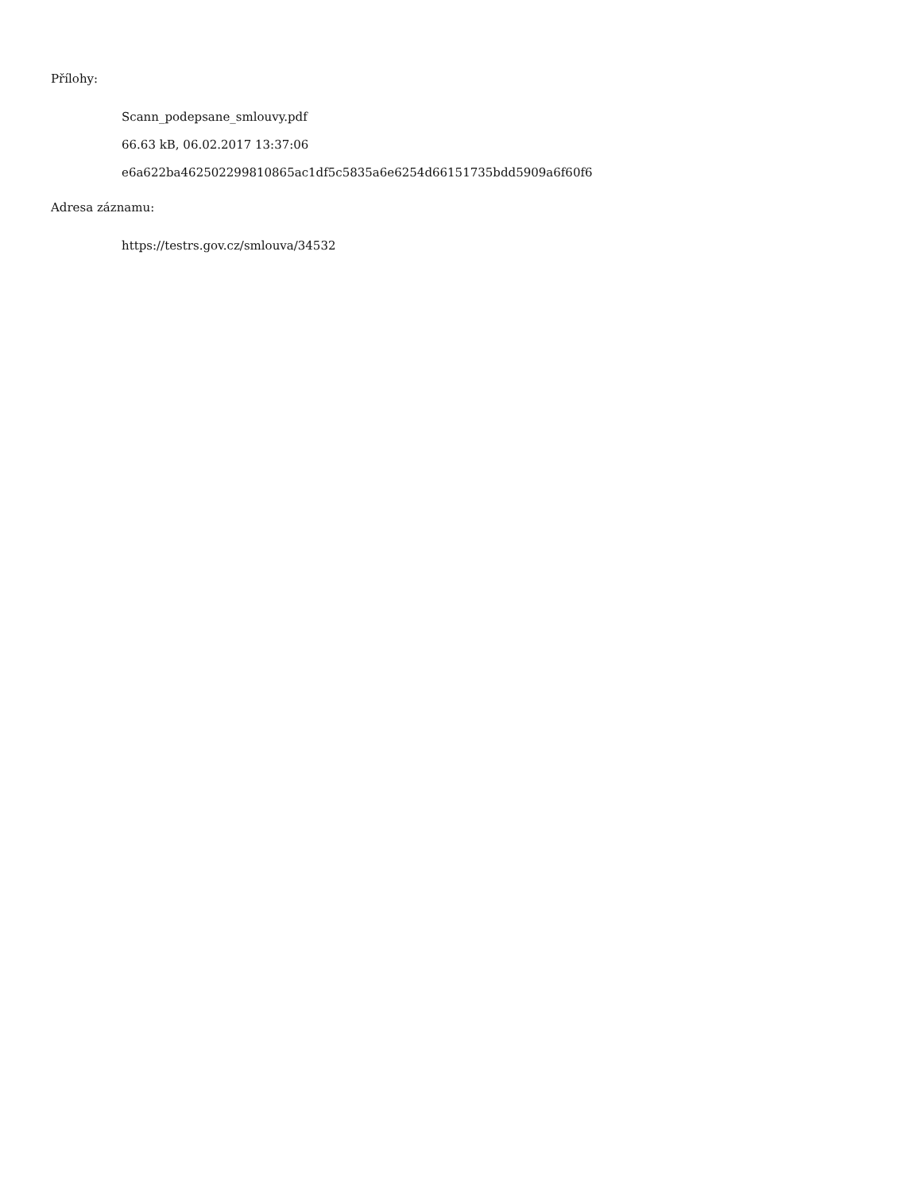Přílohy:
Scann_podepsane_smlouvy.pdf
66.63 kB, 06.02.2017 13:37:06
e6a622ba462502299810865ac1df5c5835a6e6254d66151735bdd5909a6f60f6
Adresa záznamu:
https://testrs.gov.cz/smlouva/34532